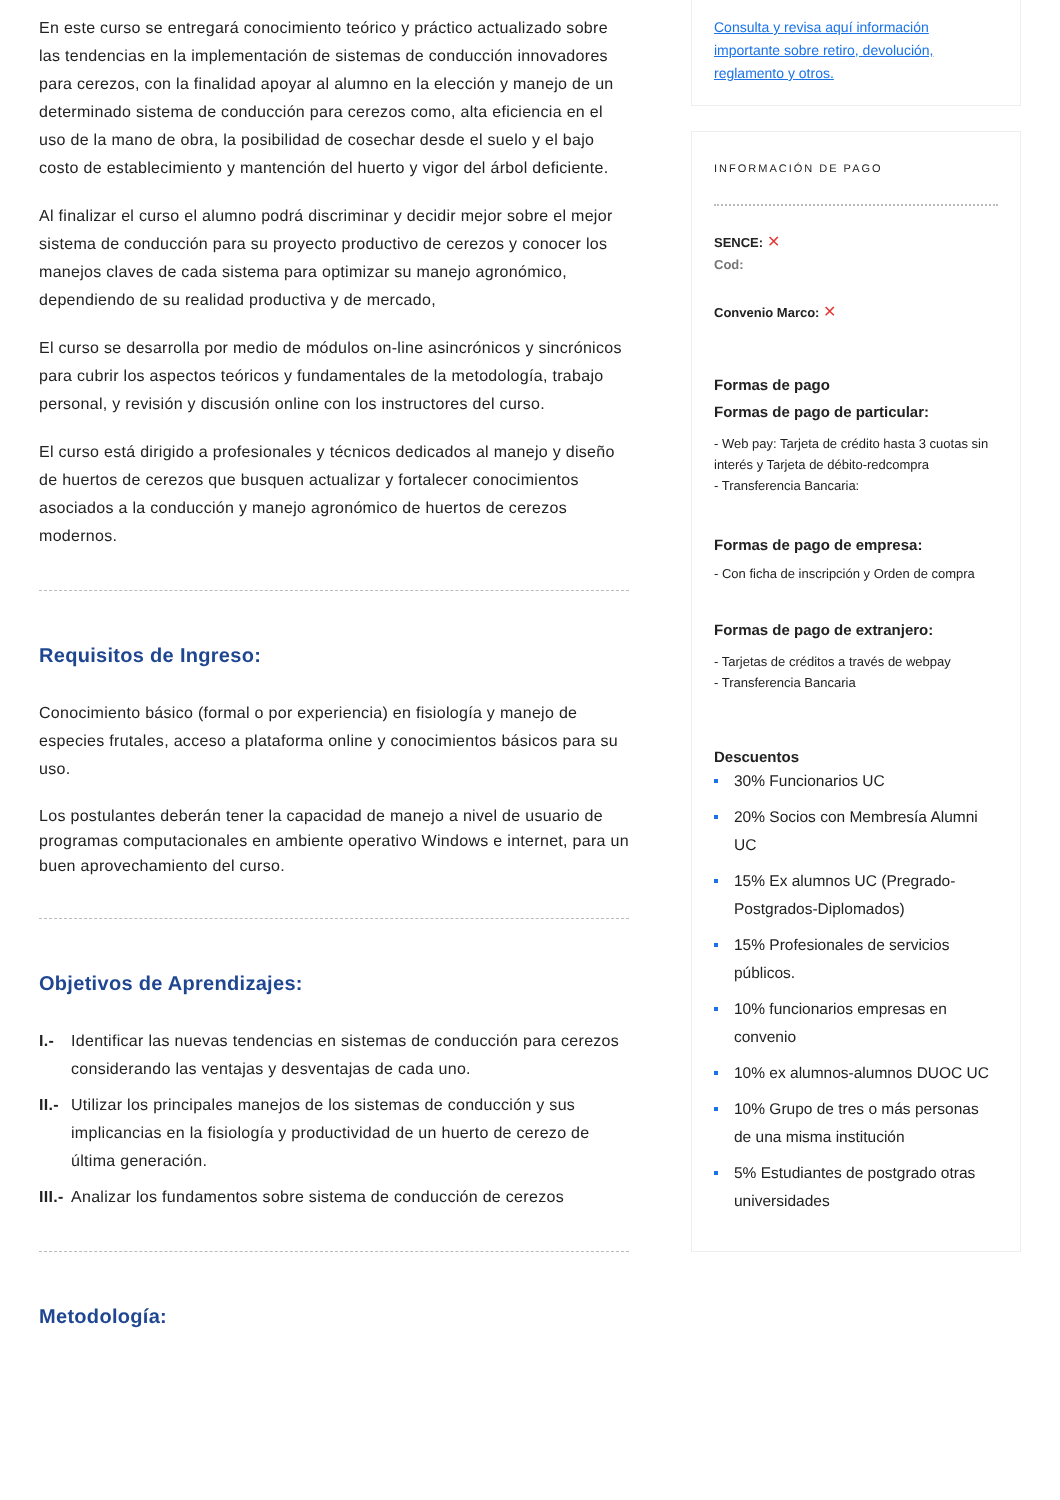En este curso se entregará conocimiento teórico y práctico actualizado sobre las tendencias en la implementación de sistemas de conducción innovadores para cerezos, con la finalidad apoyar al alumno en la elección y manejo de un determinado sistema de conducción para cerezos como, alta eficiencia en el uso de la mano de obra, la posibilidad de cosechar desde el suelo y el bajo costo de establecimiento y mantención del huerto y vigor del árbol deficiente.
Al finalizar el curso el alumno podrá discriminar y decidir mejor sobre el mejor sistema de conducción para su proyecto productivo de cerezos y conocer los manejos claves de cada sistema para optimizar su manejo agronómico, dependiendo de su realidad productiva y de mercado,
El curso se desarrolla por medio de módulos on-line asincrónicos y sincrónicos para cubrir los aspectos teóricos y fundamentales de la metodología, trabajo personal, y revisión y discusión online con los instructores del curso.
El curso está dirigido a profesionales y técnicos dedicados al manejo y diseño de huertos de cerezos que busquen actualizar y fortalecer conocimientos asociados a la conducción y manejo agronómico de huertos de cerezos modernos.
Requisitos de Ingreso:
Conocimiento básico (formal o por experiencia) en fisiología y manejo de especies frutales, acceso a plataforma online y conocimientos básicos para su uso.
Los postulantes deberán tener la capacidad de manejo a nivel de usuario de programas computacionales en ambiente operativo Windows e internet, para un buen aprovechamiento del curso.
Objetivos de Aprendizajes:
I.- Identificar las nuevas tendencias en sistemas de conducción para cerezos considerando las ventajas y desventajas de cada uno.
II.- Utilizar los principales manejos de los sistemas de conducción y sus implicancias en la fisiología y productividad de un huerto de cerezo de última generación.
III.- Analizar los fundamentos sobre sistema de conducción de cerezos
Metodología:
Consulta y revisa aquí información importante sobre retiro, devolución, reglamento y otros.
INFORMACIÓN DE PAGO
SENCE: ✕
Cod:
Convenio Marco: ✕
Formas de pago
Formas de pago de particular:
- Web pay: Tarjeta de crédito hasta 3 cuotas sin interés y Tarjeta de débito-redcompra
- Transferencia Bancaria:
Formas de pago de empresa:
- Con ficha de inscripción y Orden de compra
Formas de pago de extranjero:
- Tarjetas de créditos a través de webpay
- Transferencia Bancaria
Descuentos
30% Funcionarios UC
20% Socios con Membresía Alumni UC
15% Ex alumnos UC (Pregrado-Postgrados-Diplomados)
15% Profesionales de servicios públicos.
10% funcionarios empresas en convenio
10% ex alumnos-alumnos DUOC UC
10% Grupo de tres o más personas de una misma institución
5% Estudiantes de postgrado otras universidades